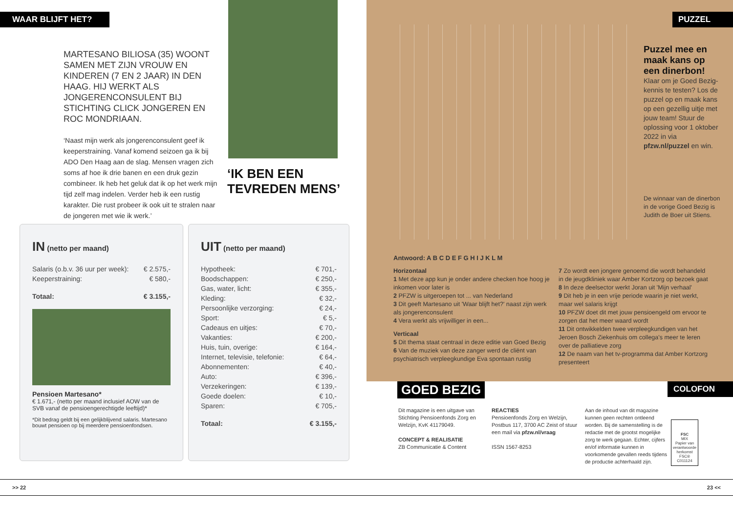WAAR BLIJFT HET?
MARTESANO BILIOSA (35) WOONT SAMEN MET ZIJN VROUW EN KINDEREN (7 EN 2 JAAR) IN DEN HAAG. HIJ WERKT ALS JONGERENCONSULENT BIJ STICHTING CLICK JONGEREN EN ROC MONDRIAAN.
‘Naast mijn werk als jongerenconsulent geef ik keeperstraining. Vanaf komend seizoen ga ik bij ADO Den Haag aan de slag. Mensen vragen zich soms af hoe ik drie banen en een druk gezin combineer. Ik heb het geluk dat ik op het werk mijn tijd zelf mag indelen. Verder heb ik een rustig karakter. Die rust probeer ik ook uit te stralen naar de jongeren met wie ik werk.’
‘IK BEN EEN TEVREDEN MENS’
IN (netto per maand)
| Salaris (o.b.v. 36 uur per week): | € 2.575,- |
| Keeperstraining: | € 580,- |
| Totaal: | € 3.155,- |
Pensioen Martesano*
€ 1.671,- (netto per maand inclusief AOW van de SVB vanaf de pensioengerechtigde leeftijd)*
*Dit bedrag geldt bij een gelijkblijvend salaris. Martesano bouwt pensioen op bij meerdere pensioenfondsen.
UIT (netto per maand)
| Hypotheek: | € 701,- |
| Boodschappen: | € 250,- |
| Gas, water, licht: | € 355,- |
| Kleding: | € 32,- |
| Persoonlijke verzorging: | € 24,- |
| Sport: | € 5,- |
| Cadeaus en uitjes: | € 70,- |
| Vakanties: | € 200,- |
| Huis, tuin, overige: | € 164,- |
| Internet, televisie, telefonie: | € 64,- |
| Abonnementen: | € 40,- |
| Auto: | € 396,- |
| Verzekeringen: | € 139,- |
| Goede doelen: | € 10,- |
| Sparen: | € 705,- |
| Totaal: | € 3.155,- |
PUZZEL
Puzzel mee en maak kans op een dinerbon!
Klaar om je Goed Bezig-kennis te testen? Los de puzzel op en maak kans op een gezellig uitje met jouw team! Stuur de oplossing voor 1 oktober 2022 in via pfzw.nl/puzzel en win.
De winnaar van de dinerbon in de vorige Goed Bezig is Judith de Boer uit Stiens.
Antwoord: A B C D E F G H I J K L M
Horizontaal
1 Met deze app kun je onder andere checken hoe hoog je inkomen voor later is
2 PFZW is uitgeroepen tot ... van Nederland
3 Dit geeft Martesano uit 'Waar blijft het?' naast zijn werk als jongerenconsulent
4 Vera werkt als vrijwilliger in een...
Verticaal
5 Dit thema staat centraal in deze editie van Goed Bezig
6 Van de muziek van deze zanger werd de cliënt van psychiatrisch verpleegkundige Eva spontaan rustig
7 Zo wordt een jongere genoemd die wordt behandeld in de jeugdkliniek waar Amber Kortzorg op bezoek gaat
8 In deze deelsector werkt Joran uit 'Mijn verhaal'
9 Dit heb je in een vrije periode waarin je niet werkt, maar wel salaris krijgt
10 PFZW doet dit met jouw pensioengeld om ervoor te zorgen dat het meer waard wordt
11 Dit ontwikkelden twee verpleegkundigen van het Jeroen Bosch Ziekenhuis om collega's meer te leren over de palliatieve zorg
12 De naam van het tv-programma dat Amber Kortzorg presenteert
GOED BEZIG COLOFON
Dit magazine is een uitgave van Stichting Pensioenfonds Zorg en Welzijn, KvK 41179049.
CONCEPT & REALISATIE
ZB Communicatie & Content
REACTIES
Pensioenfonds Zorg en Welzijn, Postbus 117, 3700 AC Zeist of stuur een mail via pfzw.nl/vraag
ISSN 1567-8253
Aan de inhoud van dit magazine kunnen geen rechten ontleend worden. Bij de samenstelling is de redactie met de grootst mogelijke zorg te werk gegaan. Echter, cijfers en/of informatie kunnen in voorkomende gevallen reeds tijdens de productie achterhaald zijn.
FSC
MIX
Papier van verantwoorde herkomst
FSC® C011124
>> 22 23 <<